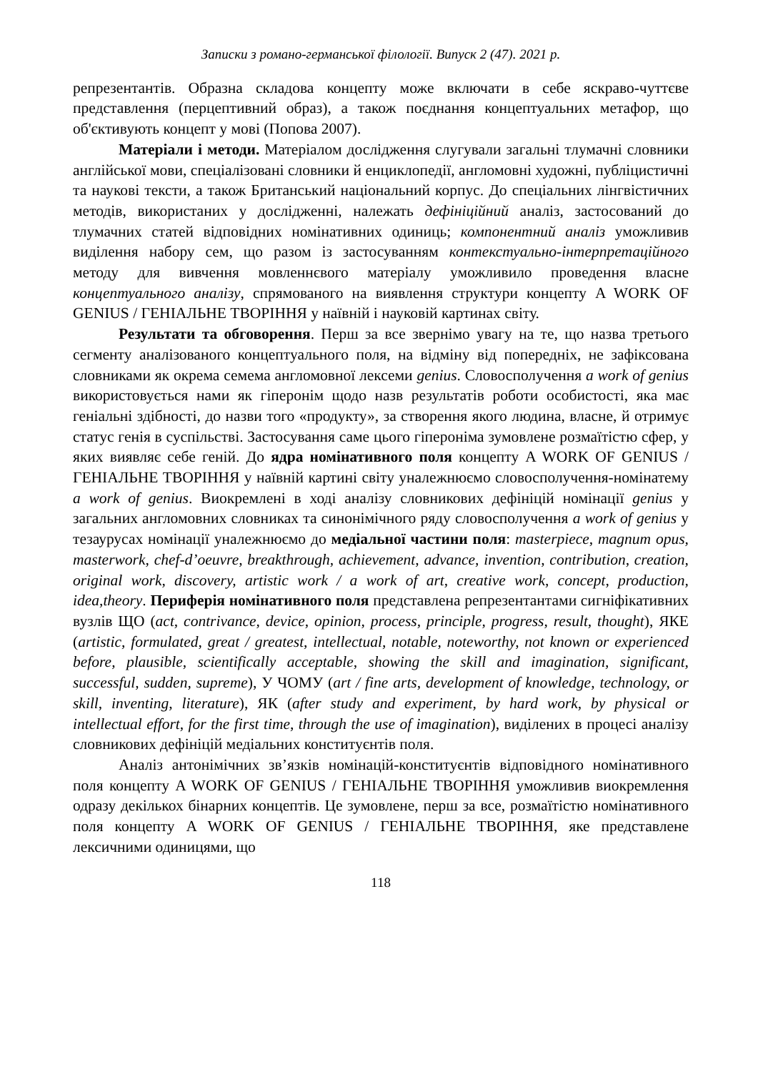Записки з романо-германської філології. Випуск 2 (47). 2021 р.
репрезентантів. Образна складова концепту може включати в себе яскраво-чуттєве представлення (перцептивний образ), а також поєднання концептуальних метафор, що об'єктивують концепт у мові (Попова 2007).
Матеріали і методи. Матеріалом дослідження слугували загальні тлумачні словники англійської мови, спеціалізовані словники й енциклопедії, англомовні художні, публіцистичні та наукові тексти, а також Британський національний корпус. До спеціальних лінгвістичних методів, використаних у дослідженні, належать дефініційний аналіз, застосований до тлумачних статей відповідних номінативних одиниць; компонентний аналіз уможливив виділення набору сем, що разом із застосуванням контекстуально-інтерпретаційного методу для вивчення мовленнєвого матеріалу уможливило проведення власне концептуального аналізу, спрямованого на виявлення структури концепту A WORK OF GENIUS / ГЕНІАЛЬНЕ ТВОРІННЯ у наївній і науковій картинах світу.
Результати та обговорення. Перш за все звернімо увагу на те, що назва третього сегменту аналізованого концептуального поля, на відміну від попередніх, не зафіксована словниками як окрема семема англомовної лексеми genius. Словосполучення a work of genius використовується нами як гіперонім щодо назв результатів роботи особистості, яка має геніальні здібності, до назви того «продукту», за створення якого людина, власне, й отримує статус генія в суспільстві. Застосування саме цього гіпероніма зумовлене розмаїтістю сфер, у яких виявляє себе геній. До ядра номінативного поля концепту A WORK OF GENIUS / ГЕНІАЛЬНЕ ТВОРІННЯ у наївній картині світу уналежнюємо словосполучення-номінатему a work of genius. Виокремлені в ході аналізу словникових дефініцій номінації genius у загальних англомовних словниках та синонімічного ряду словосполучення a work of genius у тезаурусах номінації уналежнюємо до медіальної частини поля: masterpiece, magnum opus, masterwork, chef-d’oeuvre, breakthrough, achievement, advance, invention, contribution, creation, original work, discovery, artistic work / a work of art, creative work, concept, production, idea,theory. Периферія номінативного поля представлена репрезентантами сигніфікативних вузлів ЩО (act, contrivance, device, opinion, process, principle, progress, result, thought), ЯКЕ (artistic, formulated, great / greatest, intellectual, notable, noteworthy, not known or experienced before, plausible, scientifically acceptable, showing the skill and imagination, significant, successful, sudden, supreme), У ЧОМУ (art / fine arts, development of knowledge, technology, or skill, inventing, literature), ЯК (after study and experiment, by hard work, by physical or intellectual effort, for the first time, through the use of imagination), виділених в процесі аналізу словникових дефініцій медіальних конституєнтів поля.
Аналіз антонімічних зв’язків номінацій-конституєнтів відповідного номінативного поля концепту A WORK OF GENIUS / ГЕНІАЛЬНЕ ТВОРІННЯ уможливив виокремлення одразу декількох бінарних концептів. Це зумовлене, перш за все, розмаїтістю номінативного поля концепту A WORK OF GENIUS / ГЕНІАЛЬНЕ ТВОРІННЯ, яке представлене лексичними одиницями, що
118